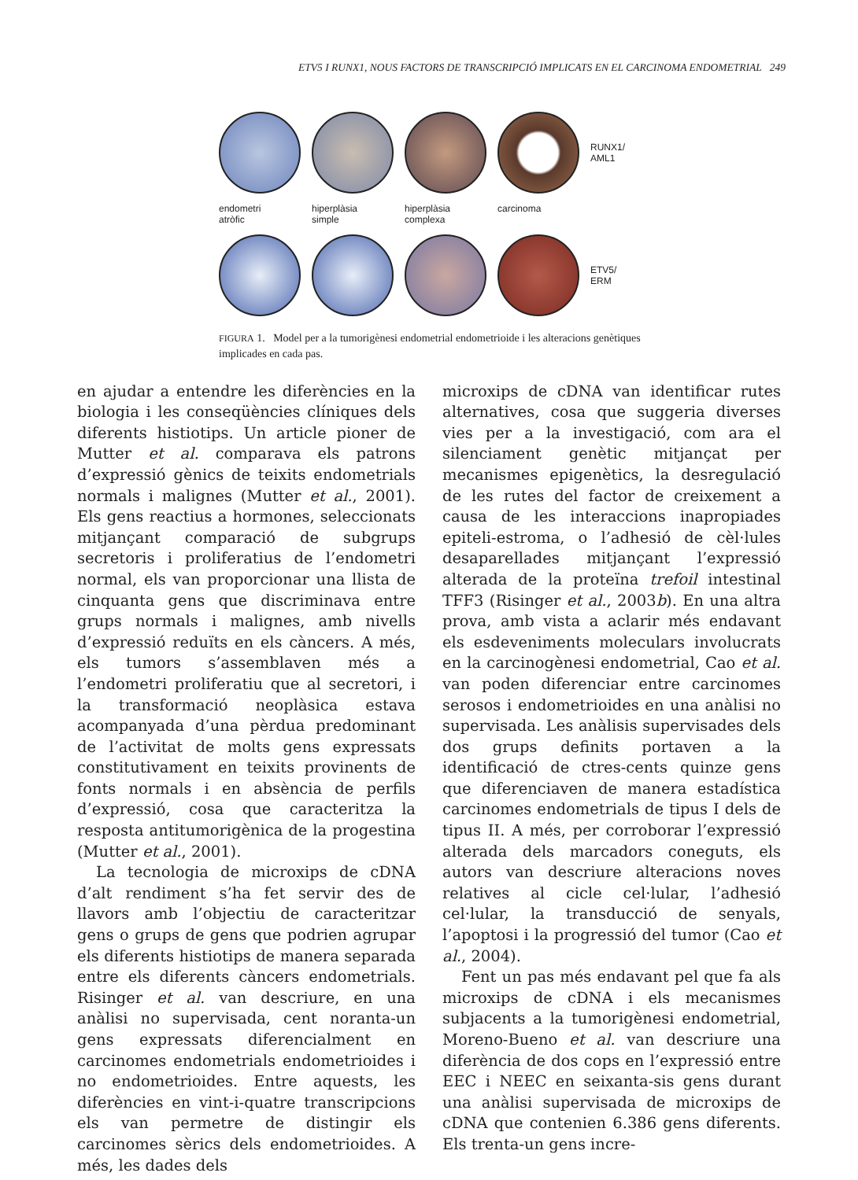ETV5 I RUNX1, NOUS FACTORS DE TRANSCRIPCIÓ IMPLICATS EN EL CARCINOMA ENDOMETRIAL 249
RUNX1/
AML1
endometri
atròfic
hiperplàsia
simple
hiperplàsia
complexa
carcinoma
ETV5/
ERM
FIGURA 1. Model per a la tumorigènesi endometrial endometrioide i les alteracions genètiques implicades en cada pas.
en ajudar a entendre les diferències en la biologia i les conseqüències clíniques dels diferents histiotips. Un article pioner de Mutter et al. comparava els patrons d’expressió gènics de teixits endometrials normals i malignes (Mutter et al., 2001). Els gens reactius a hormones, seleccionats mitjançant comparació de subgrups secretoris i proliferatius de l’endometri normal, els van proporcionar una llista de cinquanta gens que discriminava entre grups normals i malignes, amb nivells d’expressió reduïts en els càncers. A més, els tumors s’assemblaven més a l’endometri proliferatiu que al secretori, i la transformació neoplàsica estava acompanyada d’una pèrdua predominant de l’activitat de molts gens expressats constitutivament en teixits provinents de fonts normals i en absència de perfils d’expressió, cosa que caracteritza la resposta antitumorigènica de la progestina (Mutter et al., 2001).
La tecnologia de microxips de cDNA d’alt rendiment s’ha fet servir des de llavors amb l’objectiu de caracteritzar gens o grups de gens que podrien agrupar els diferents histiotips de manera separada entre els diferents càncers endometrials. Risinger et al. van descriure, en una anàlisi no supervisada, cent noranta-un gens expressats diferencialment en carcinomes endometrials endometrioides i no endometrioides. Entre aquests, les diferències en vint-i-quatre transcripcions els van permetre de distingir els carcinomes sèrics dels endometrioides. A més, les dades dels
microxips de cDNA van identificar rutes alternatives, cosa que suggeria diverses vies per a la investigació, com ara el silenciament genètic mitjançat per mecanismes epigenètics, la desregulació de les rutes del factor de creixement a causa de les interaccions inapropiades epiteli-estroma, o l’adhesió de cèl·lules desaparellades mitjançant l’expressió alterada de la proteïna trefoil intestinal TFF3 (Risinger et al., 2003b). En una altra prova, amb vista a aclarir més endavant els esdeveniments moleculars involucrats en la carcinogènesi endometrial, Cao et al. van poden diferenciar entre carcinomes serosos i endometrioides en una anàlisi no supervisada. Les anàlisis supervisades dels dos grups definits portaven a la identificació de ctres-cents quinze gens que diferenciaven de manera estadística carcinomes endometrials de tipus I dels de tipus II. A més, per corroborar l’expressió alterada dels marcadors coneguts, els autors van descriure alteracions noves relatives al cicle cel·lular, l’adhesió cel·lular, la transducció de senyals, l’apoptosi i la progressió del tumor (Cao et al., 2004).
Fent un pas més endavant pel que fa als microxips de cDNA i els mecanismes subjacents a la tumorigènesi endometrial, Moreno-Bueno et al. van descriure una diferència de dos cops en l’expressió entre EEC i NEEC en seixanta-sis gens durant una anàlisi supervisada de microxips de cDNA que contenien 6.386 gens diferents. Els trenta-un gens incre-